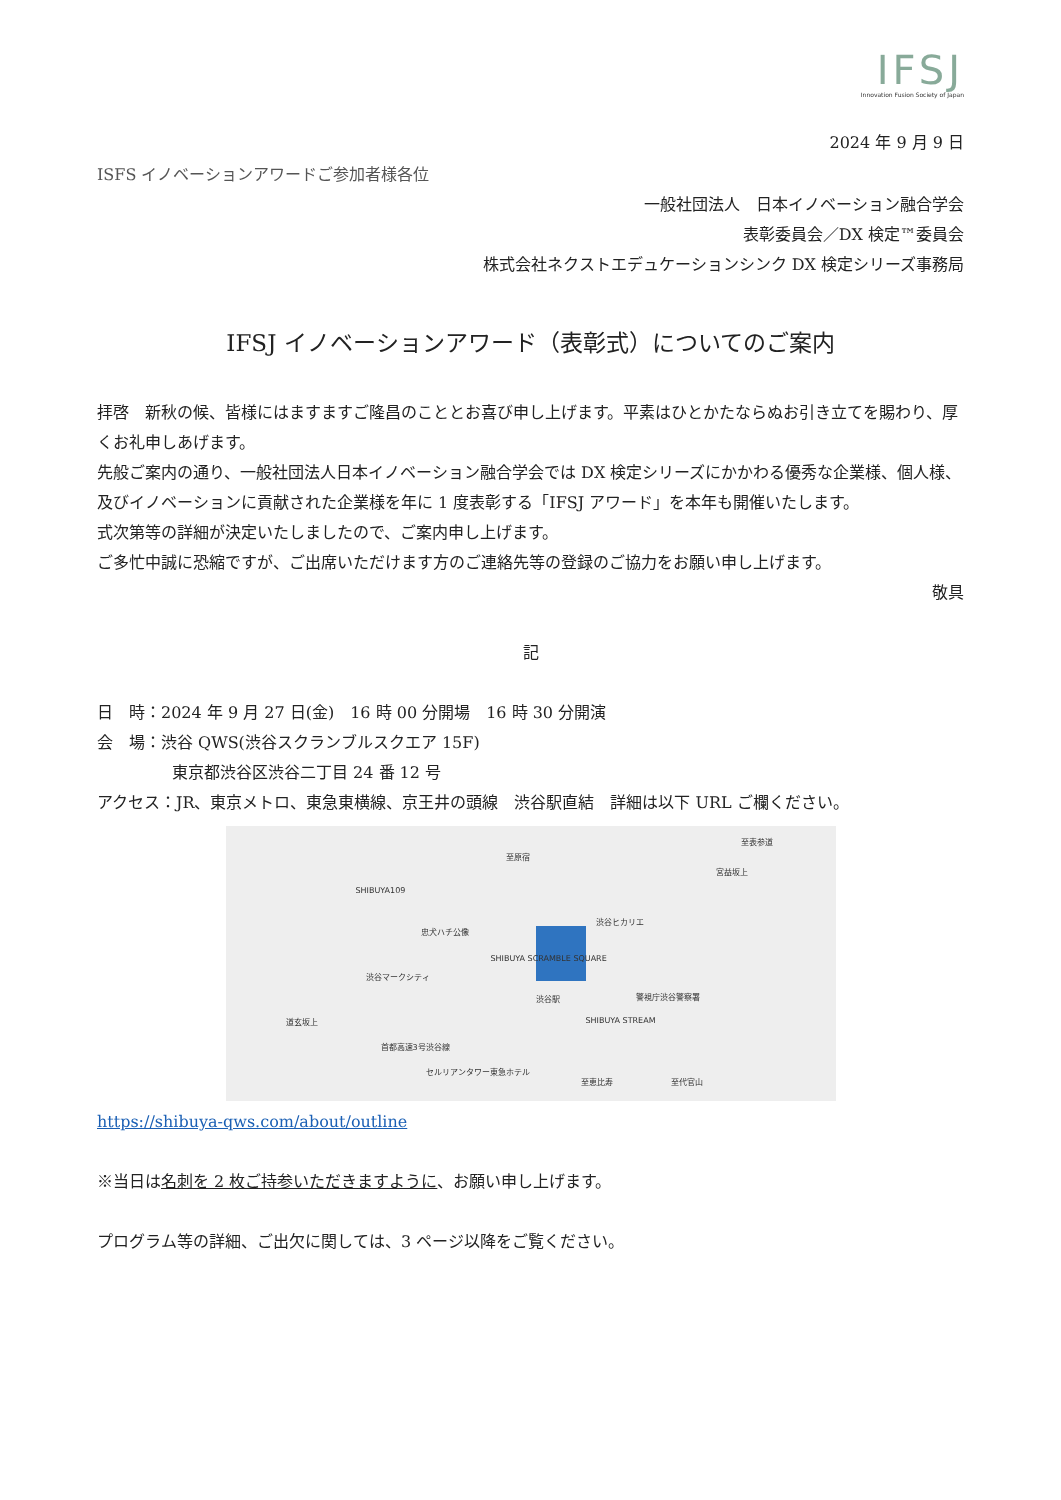IFSJ
Innovation Fusion Society of Japan
2024 年 9 月 9 日
ISFS イノベーションアワードご参加者様各位
一般社団法人　日本イノベーション融合学会
表彰委員会／DX 検定™委員会
株式会社ネクストエデュケーションシンク DX 検定シリーズ事務局
IFSJ イノベーションアワード（表彰式）についてのご案内
拝啓　新秋の候、皆様にはますますご隆昌のこととお喜び申し上げます。平素はひとかたならぬお引き立てを賜わり、厚くお礼申しあげます。
先般ご案内の通り、一般社団法人日本イノベーション融合学会では DX 検定シリーズにかかわる優秀な企業様、個人様、及びイノベーションに貢献された企業様を年に 1 度表彰する「IFSJ アワード」を本年も開催いたします。
式次第等の詳細が決定いたしましたので、ご案内申し上げます。
ご多忙中誠に恐縮ですが、ご出席いただけます方のご連絡先等の登録のご協力をお願い申し上げます。
敬具
記
日　時：2024 年 9 月 27 日(金)　16 時 00 分開場　16 時 30 分開演
会　場：渋谷 QWS(渋谷スクランブルスクエア 15F)
東京都渋谷区渋谷二丁目 24 番 12 号
アクセス：JR、東京メトロ、東急東横線、京王井の頭線　渋谷駅直結　詳細は以下 URL ご欄ください。
至原宿
至表参道
宮益坂上
SHIBUYA109
忠犬ハチ公像
渋谷ヒカリエ
SHIBUYA SCRAMBLE SQUARE
渋谷マークシティ
警視庁渋谷警察署 渋谷駅
道玄坂上 SHIBUYA STREAM
首都高速3号渋谷線
セルリアンタワー東急ホテル
至恵比寿 至代官山
https://shibuya-qws.com/about/outline
※当日は名刺を 2 枚ご持参いただきますように、お願い申し上げます。
プログラム等の詳細、ご出欠に関しては、3 ページ以降をご覧ください。